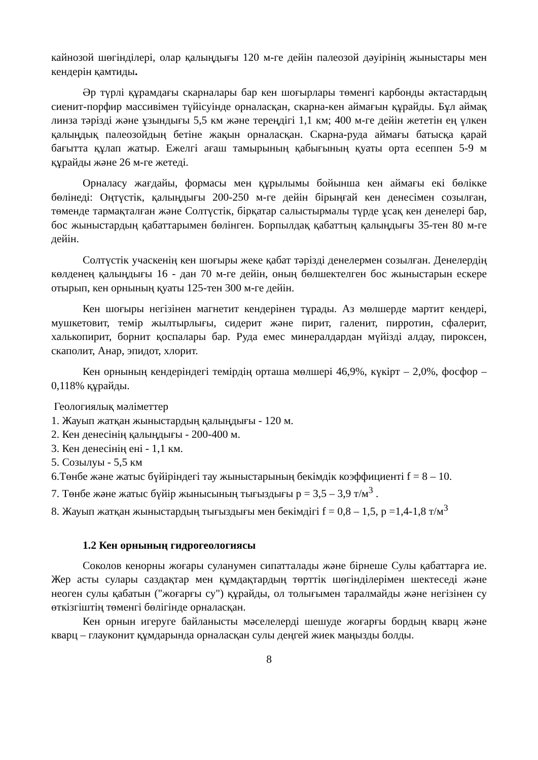кайнозой шөгінділері, олар қалыңдығы 120 м-ге дейін палеозой дәуірінің жыныстары мен кендерін қамтиды.
Әр түрлі құрамдағы скарналары бар кен шоғырлары төменгі карбонды әктастардың сиенит-порфир массивімен түйісуінде орналасқан, скарна-кен аймағын құрайды. Бұл аймақ линза тәрізді және ұзындығы 5,5 км және тереңдігі 1,1 км; 400 м-ге дейін жететін ең үлкен қалыңдық палеозойдың бетіне жақын орналасқан. Скарна-руда аймағы батысқа қарай бағытта құлап жатыр. Ежелгі ағаш тамырының қабығының қуаты орта есеппен 5-9 м құрайды және 26 м-ге жетеді.
Орналасу жағдайы, формасы мен құрылымы бойынша кен аймағы екі бөлікке бөлінеді: Оңтүстік, қалыңдығы 200-250 м-ге дейін бірыңғай кен денесімен созылған, төменде тармақталған және Солтүстік, бірқатар салыстырмалы түрде ұсақ кен денелері бар, бос жыныстардың қабаттарымен бөлінген. Борпылдақ қабаттың қалыңдығы 35-тен 80 м-ге дейін.
Солтүстік учаскенің кен шоғыры жеке қабат тәрізді денелермен созылған. Денелердің көлденең қалыңдығы 16 - дан 70 м-ге дейін, оның бөлшектелген бос жыныстарын ескере отырып, кен орнының қуаты 125-тен 300 м-ге дейін.
Кен шоғыры негізінен магнетит кендерінен тұрады. Аз мөлшерде мартит кендері, мушкетовит, темір жылтырлығы, сидерит және пирит, галенит, пирротин, сфалерит, халькопирит, борнит қоспалары бар. Руда емес минералдардан мүйізді алдау, пироксен, скаполит, Анар, эпидот, хлорит.
Кен орнының кендеріндегі темірдің орташа мөлшері 46,9%, күкірт – 2,0%, фосфор – 0,118% құрайды.
Геологиялық мәліметтер
1. Жауып жатқан жыныстардың қалыңдығы - 120 м.
2. Кен денесінің қалыңдығы - 200-400 м.
3. Кен денесінің ені - 1,1 км.
5. Созылуы - 5,5 км
6.Төнбе және жатыс бүйіріндегі тау жыныстарының бекімдік коэффициенті f = 8 – 10.
7. Төнбе және жатыс бүйір жынысының тығыздығы p = 3,5 – 3,9 т/м<sup>3</sup> .
8. Жауып жатқан жыныстардың тығыздығы мен бекімдігі f = 0,8 – 1,5, p =1,4-1,8 т/м<sup>3</sup>
1.2 Кен орнының гидрогеологиясы
Соколов кенорны жоғары суланумен сипатталады және бірнеше Сулы қабаттарға ие. Жер асты сулары саздақтар мен құмдақтардың төрттік шөгінділерімен шектеседі және неоген сулы қабатын ("жоғарғы су") құрайды, ол толығымен таралмайды және негізінен су өткізгіштің төменгі бөлігінде орналасқан.
Кен орнын игеруге байланысты мәселелерді шешуде жоғарғы бордың кварц және кварц – глауконит құмдарында орналасқан сулы деңгей жиек маңызды болды.
8